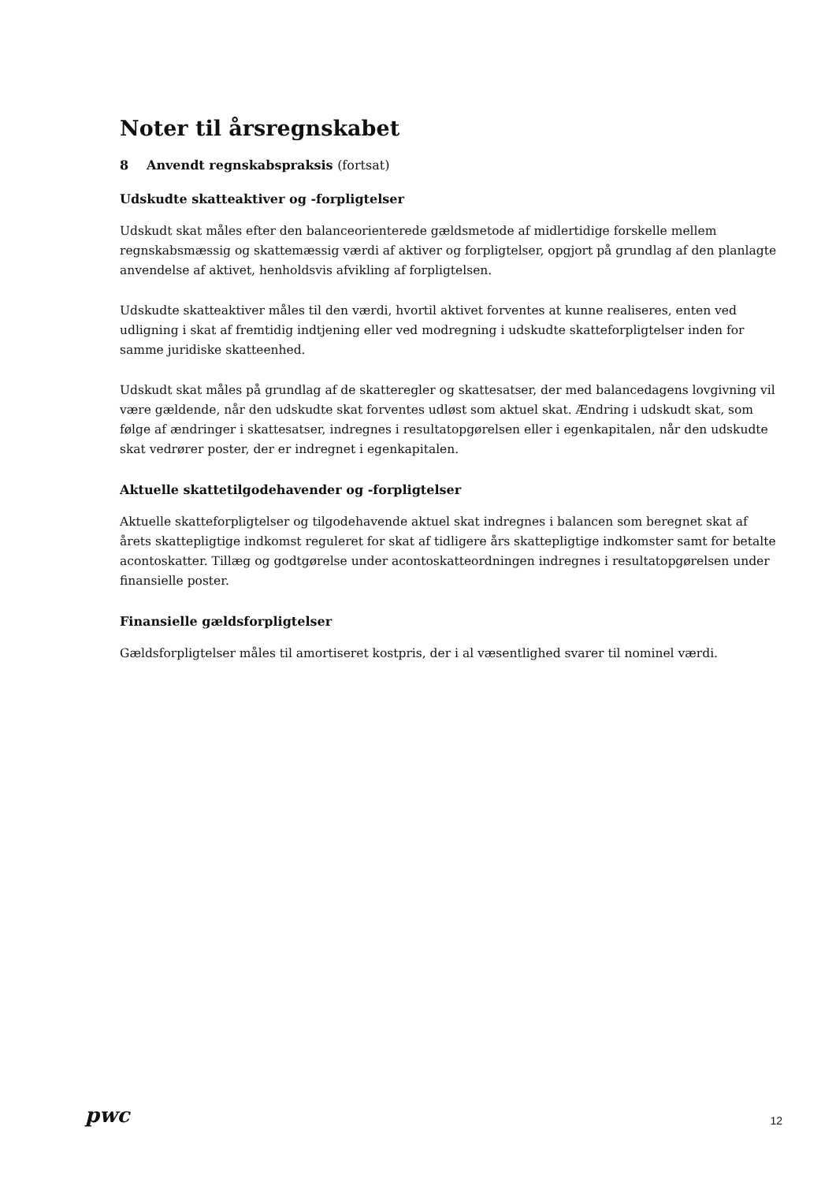Noter til årsregnskabet
8 Anvendt regnskabspraksis (fortsat)
Udskudte skatteaktiver og -forpligtelser
Udskudt skat måles efter den balanceorienterede gældsmetode af midlertidige forskelle mellem regnskabsmæssig og skattemæssig værdi af aktiver og forpligtelser, opgjort på grundlag af den planlagte anvendelse af aktivet, henholdsvis afvikling af forpligtelsen.
Udskudte skatteaktiver måles til den værdi, hvortil aktivet forventes at kunne realiseres, enten ved udligning i skat af fremtidig indtjening eller ved modregning i udskudte skatteforpligtelser inden for samme juridiske skatteenhed.
Udskudt skat måles på grundlag af de skatteregler og skattesatser, der med balancedagens lovgivning vil være gældende, når den udskudte skat forventes udløst som aktuel skat. Ændring i udskudt skat, som følge af ændringer i skattesatser, indregnes i resultatopgørelsen eller i egenkapitalen, når den udskudte skat vedrører poster, der er indregnet i egenkapitalen.
Aktuelle skattetilgodehavender og -forpligtelser
Aktuelle skatteforpligtelser og tilgodehavende aktuel skat indregnes i balancen som beregnet skat af årets skattepligtige indkomst reguleret for skat af tidligere års skattepligtige indkomster samt for betalte acontoskatter. Tillæg og godtgørelse under acontoskatteordningen indregnes i resultatopgørelsen under finansielle poster.
Finansielle gældsforpligtelser
Gældsforpligtelser måles til amortiseret kostpris, der i al væsentlighed svarer til nominel værdi.
pwc
12